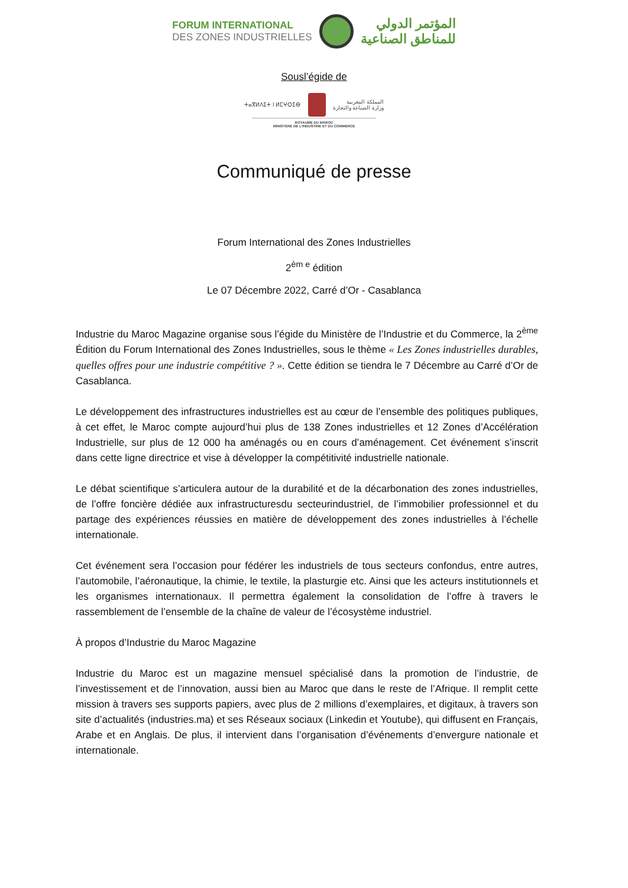FORUM INTERNATIONAL
DES ZONES INDUSTRIELLES
المؤتمر الدولي
للمناطق الصناعية
Sousl’égide de
ⵜⴰⴳⵍⴷⵉⵜ ⵏ ⵍⵎⵖⵔⵉⴱ
المملكة المغربية
وزارة الصناعة والتجارة
ROYAUME DU MAROC
MINISTÈRE DE L’INDUSTRIE ET DU COMMERCE
Communiqué de presse
Forum International des Zones Industrielles
2<sup>èm e</sup> édition
Le 07 Décembre 2022, Carré d’Or - Casablanca
Industrie du Maroc Magazine organise sous l’égide du Ministère de l’Industrie et du Commerce, la 2<sup>ème</sup> Édition du Forum International des Zones Industrielles, sous le thème « Les Zones industrielles durables, quelles offres pour une industrie compétitive ? ». Cette édition se tiendra le 7 Décembre au Carré d’Or de Casablanca.
Le développement des infrastructures industrielles est au cœur de l’ensemble des politiques publiques, à cet effet, le Maroc compte aujourd’hui plus de 138 Zones industrielles et 12 Zones d’Accélération Industrielle, sur plus de 12 000 ha aménagés ou en cours d’aménagement. Cet événement s’inscrit dans cette ligne directrice et vise à développer la compétitivité industrielle nationale.
Le débat scientifique s’articulera autour de la durabilité et de la décarbonation des zones industrielles, de l’offre foncière dédiée aux infrastructuresdu secteurindustriel, de l’immobilier professionnel et du partage des expériences réussies en matière de développement des zones industrielles à l’échelle internationale.
Cet événement sera l’occasion pour fédérer les industriels de tous secteurs confondus, entre autres, l’automobile, l’aéronautique, la chimie, le textile, la plasturgie etc. Ainsi que les acteurs institutionnels et les organismes internationaux. Il permettra également la consolidation de l’offre à travers le rassemblement de l’ensemble de la chaîne de valeur de l’écosystème industriel.
À propos d’Industrie du Maroc Magazine
Industrie du Maroc est un magazine mensuel spécialisé dans la promotion de l’industrie, de l’investissement et de l’innovation, aussi bien au Maroc que dans le reste de l’Afrique. Il remplit cette mission à travers ses supports papiers, avec plus de 2 millions d’exemplaires, et digitaux, à travers son site d’actualités (industries.ma) et ses Réseaux sociaux (Linkedin et Youtube), qui diffusent en Français, Arabe et en Anglais. De plus, il intervient dans l’organisation d’événements d’envergure nationale et internationale.